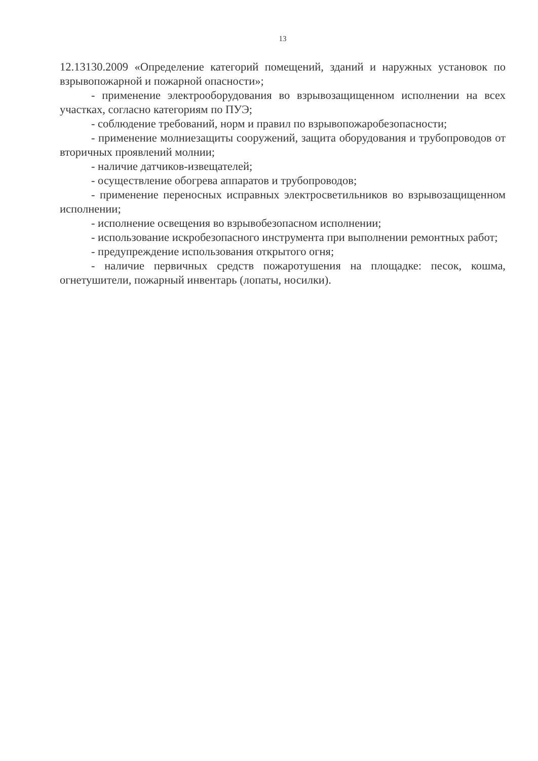13
12.13130.2009 «Определение категорий помещений, зданий и наружных установок по взрывопожарной и пожарной опасности»;
- применение электрооборудования во взрывозащищенном исполнении на всех участках, согласно категориям по ПУЭ;
- соблюдение требований, норм и правил по взрывопожаробезопасности;
- применение молниезащиты сооружений, защита оборудования и трубопроводов от вторичных проявлений молнии;
- наличие датчиков-извещателей;
- осуществление обогрева аппаратов и трубопроводов;
- применение переносных исправных электросветильников во взрывозащищенном исполнении;
- исполнение освещения во взрывобезопасном исполнении;
- использование искробезопасного инструмента при выполнении ремонтных работ;
- предупреждение использования открытого огня;
- наличие первичных средств пожаротушения на площадке: песок, кошма, огнетушители, пожарный инвентарь (лопаты, носилки).